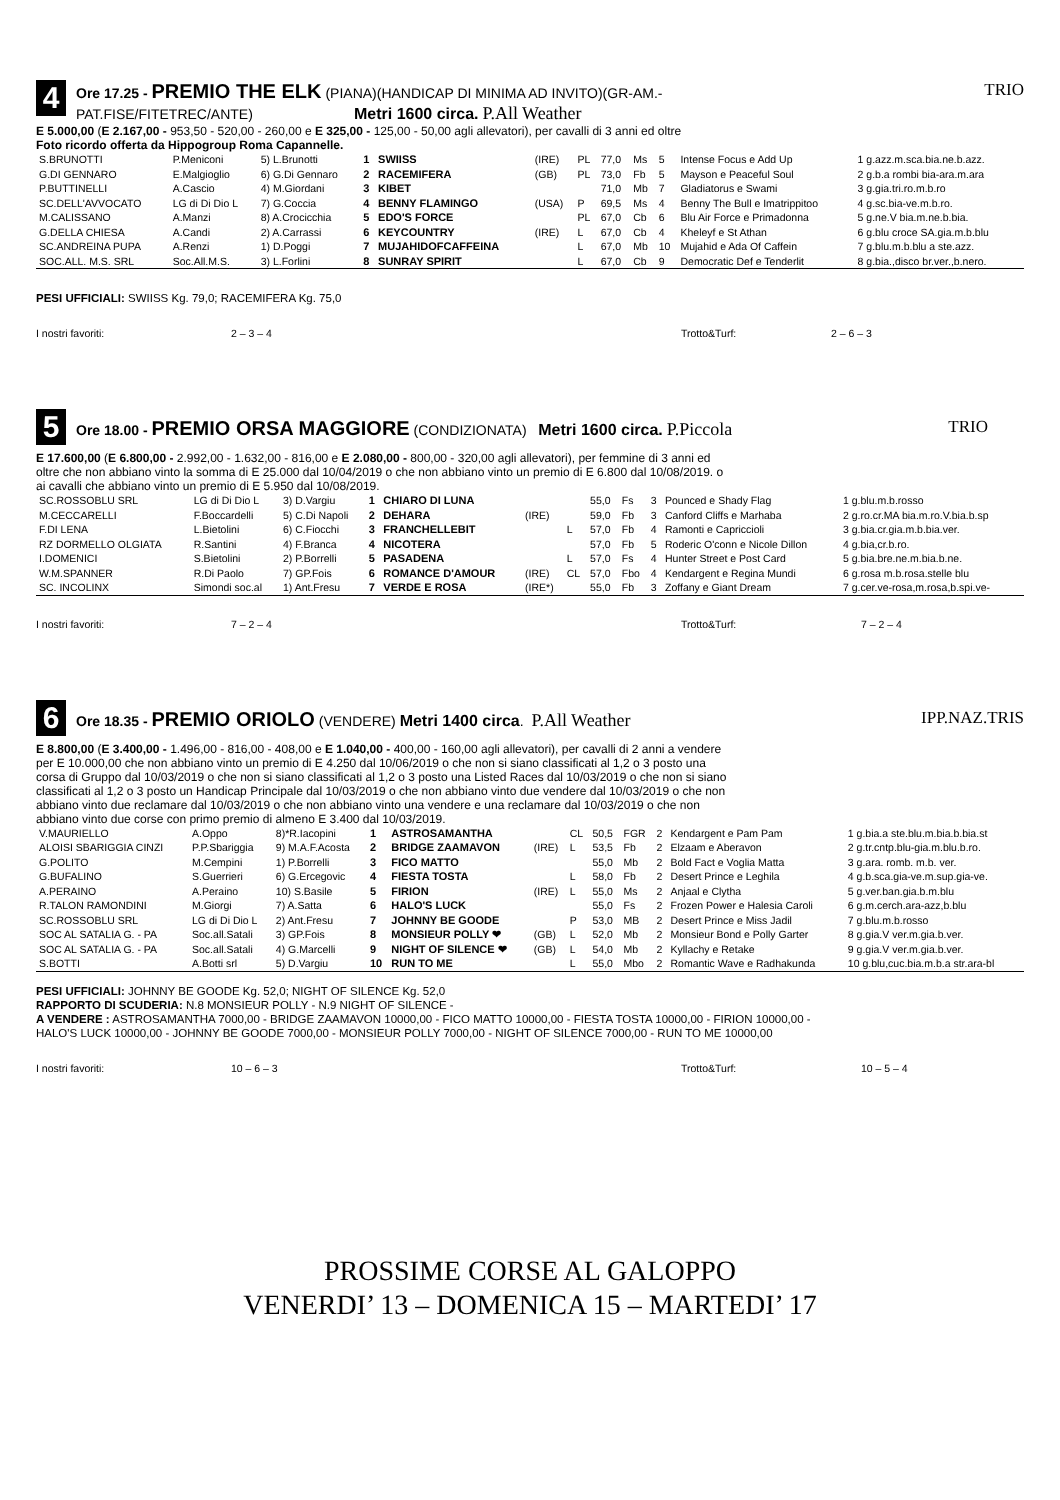4
Ore 17.25 - PREMIO THE ELK (PIANA)(HANDICAP DI MINIMA AD INVITO)(GR-AM.-
PAT.FISE/FITETREC/ANTE) Metri 1600 circa. P.All Weather
TRIO
E 5.000,00 (E 2.167,00 - 953,50 - 520,00 - 260,00 e E 325,00 - 125,00 - 50,00 agli allevatori), per cavalli di 3 anni ed oltre
Foto ricordo offerta da Hippogroup Roma Capannelle.
| S.BRUNOTTI | P.Meniconi | 5) L.Brunotti | 1 | SWIISS | (IRE) | PL | 77,0 | Ms | 5 | Intense Focus e Add Up | 1 g.azz.m.sca.bia.ne.b.azz. |
| G.DI GENNARO | E.Malgioglio | 6) G.Di Gennaro | 2 | RACEMIFERA | (GB) | PL | 73,0 | Fb | 5 | Mayson e Peaceful Soul | 2 g.b.a rombi bia-ara.m.ara |
| P.BUTTINELLI | A.Cascio | 4) M.Giordani | 3 | KIBET | | | 71,0 | Mb | 7 | Gladiatorus e Swami | 3 g.gia.tri.ro.m.b.ro |
| SC.DELL'AVVOCATO | LG di Di Dio L | 7) G.Coccia | 4 | BENNY FLAMINGO | (USA) | P | 69,5 | Ms | 4 | Benny The Bull e Imatrippitoo | 4 g.sc.bia-ve.m.b.ro. |
| M.CALISSANO | A.Manzi | 8) A.Crocicchia | 5 | EDO'S FORCE | | PL | 67,0 | Cb | 6 | Blu Air Force e Primadonna | 5 g.ne.V bia.m.ne.b.bia. |
| G.DELLA CHIESA | A.Candi | 2) A.Carrassi | 6 | KEYCOUNTRY | (IRE) | L | 67,0 | Cb | 4 | Kheleyf e St Athan | 6 g.blu croce SA.gia.m.b.blu |
| SC.ANDREINA PUPA | A.Renzi | 1) D.Poggi | 7 | MUJAHIDOFCAFFEINA | | L | 67,0 | Mb | 10 | Mujahid e Ada Of Caffein | 7 g.blu.m.b.blu a ste.azz. |
| SOC.ALL. M.S. SRL | Soc.All.M.S. | 3) L.Forlini | 8 | SUNRAY SPIRIT | | L | 67,0 | Cb | 9 | Democratic Def e Tenderlit | 8 g.bia.,disco br.ver.,b.nero. |
PESI UFFICIALI: SWIISS Kg. 79,0; RACEMIFERA Kg. 75,0
I nostri favoriti: 2 – 3 – 4 Trotto&Turf: 2 – 6 – 3
5
Ore 18.00 - PREMIO ORSA MAGGIORE (CONDIZIONATA) Metri 1600 circa. P.Piccola
TRIO
E 17.600,00 (E 6.800,00 - 2.992,00 - 1.632,00 - 816,00 e E 2.080,00 - 800,00 - 320,00 agli allevatori), per femmine di 3 anni ed
oltre che non abbiano vinto la somma di E 25.000 dal 10/04/2019 o che non abbiano vinto un premio di E 6.800 dal 10/08/2019. o
ai cavalli che abbiano vinto un premio di E 5.950 dal 10/08/2019.
| SC.ROSSOBLU SRL | LG di Di Dio L | 3) D.Vargiu | 1 | CHIARO DI LUNA | | | 55,0 | Fs | 3 | Pounced e Shady Flag | 1 g.blu.m.b.rosso |
| M.CECCARELLI | F.Boccardelli | 5) C.Di Napoli | 2 | DEHARA | (IRE) | | 59,0 | Fb | 3 | Canford Cliffs e Marhaba | 2 g.ro.cr.MA bia.m.ro.V.bia.b.sp |
| F.DI LENA | L.Bietolini | 6) C.Fiocchi | 3 | FRANCHELLEBIT | | L | 57,0 | Fb | 4 | Ramonti e Capriccioli | 3 g.bia.cr.gia.m.b.bia.ver. |
| RZ DORMELLO OLGIATA | R.Santini | 4) F.Branca | 4 | NICOTERA | | | 57,0 | Fb | 5 | Roderic O'conn e Nicole Dillon | 4 g.bia,cr.b.ro. |
| I.DOMENICI | S.Bietolini | 2) P.Borrelli | 5 | PASADENA | | L | 57,0 | Fs | 4 | Hunter Street e Post Card | 5 g.bia.bre.ne.m.bia.b.ne. |
| W.M.SPANNER | R.Di Paolo | 7) GP.Fois | 6 | ROMANCE D'AMOUR | (IRE) | CL | 57,0 | Fbo | 4 | Kendargent e Regina Mundi | 6 g.rosa m.b.rosa.stelle blu |
| SC. INCOLINX | Simondi soc.al | 1) Ant.Fresu | 7 | VERDE E ROSA | (IRE*) | | 55,0 | Fb | 3 | Zoffany e Giant Dream | 7 g.cer.ve-rosa,m.rosa,b.spi.ve- |
I nostri favoriti: 7 – 2 – 4 Trotto&Turf: 7 – 2 – 4
6
Ore 18.35 - PREMIO ORIOLO (VENDERE) Metri 1400 circa. P.All Weather
IPP.NAZ.TRIS
E 8.800,00 (E 3.400,00 - 1.496,00 - 816,00 - 408,00 e E 1.040,00 - 400,00 - 160,00 agli allevatori), per cavalli di 2 anni a vendere
per E 10.000,00 che non abbiano vinto un premio di E 4.250 dal 10/06/2019 o che non si siano classificati al 1,2 o 3 posto una
corsa di Gruppo dal 10/03/2019 o che non si siano classificati al 1,2 o 3 posto una Listed Races dal 10/03/2019 o che non si siano
classificati al 1,2 o 3 posto un Handicap Principale dal 10/03/2019 o che non abbiano vinto due vendere dal 10/03/2019 o che non
abbiano vinto due reclamare dal 10/03/2019 o che non abbiano vinto una vendere e una reclamare dal 10/03/2019 o che non
abbiano vinto due corse con primo premio di almeno E 3.400 dal 10/03/2019.
| V.MAURIELLO | A.Oppo | 8)*R.Iacopini | 1 | ASTROSAMANTHA | | CL | 50,5 | FGR | 2 | Kendargent e Pam Pam | 1 g.bia.a ste.blu.m.bia.b.bia.st |
| ALOISI SBARIGGIA CINZI | P.P.Sbariggia | 9) M.A.F.Acosta | 2 | BRIDGE ZAAMAVON | (IRE) | L | 53,5 | Fb | 2 | Elzaam e Aberavon | 2 g.tr.cntp.blu-gia.m.blu.b.ro. |
| G.POLITO | M.Cempini | 1) P.Borrelli | 3 | FICO MATTO | | | 55,0 | Mb | 2 | Bold Fact e Voglia Matta | 3 g.ara. romb. m.b. ver. |
| G.BUFALINO | S.Guerrieri | 6) G.Ercegovic | 4 | FIESTA TOSTA | | L | 58,0 | Fb | 2 | Desert Prince e Leghila | 4 g.b.sca.gia-ve.m.sup.gia-ve. |
| A.PERAINO | A.Peraino | 10) S.Basile | 5 | FIRION | (IRE) | L | 55,0 | Ms | 2 | Anjaal e Clytha | 5 g.ver.ban.gia.b.m.blu |
| R.TALON RAMONDINI | M.Giorgi | 7) A.Satta | 6 | HALO'S LUCK | | | 55,0 | Fs | 2 | Frozen Power e Halesia Caroli | 6 g.m.cerch.ara-azz,b.blu |
| SC.ROSSOBLU SRL | LG di Di Dio L | 2) Ant.Fresu | 7 | JOHNNY BE GOODE | | P | 53,0 | MB | 2 | Desert Prince e Miss Jadil | 7 g.blu.m.b.rosso |
| SOC AL SATALIA G. - PA | Soc.all.Satali | 3) GP.Fois | 8 | MONSIEUR POLLY ❤ | (GB) | L | 52,0 | Mb | 2 | Monsieur Bond e Polly Garter | 8 g.gia.V ver.m.gia.b.ver. |
| SOC AL SATALIA G. - PA | Soc.all.Satali | 4) G.Marcelli | 9 | NIGHT OF SILENCE ❤ | (GB) | L | 54,0 | Mb | 2 | Kyllachy e Retake | 9 g.gia.V ver.m.gia.b.ver. |
| S.BOTTI | A.Botti srl | 5) D.Vargiu | 10 | RUN TO ME | | L | 55,0 | Mbo | 2 | Romantic Wave e Radhakunda | 10 g.blu,cuc.bia.m.b.a str.ara-bl |
PESI UFFICIALI: JOHNNY BE GOODE Kg. 52,0; NIGHT OF SILENCE Kg. 52,0
RAPPORTO DI SCUDERIA: N.8 MONSIEUR POLLY - N.9 NIGHT OF SILENCE -
A VENDERE : ASTROSAMANTHA 7000,00 - BRIDGE ZAAMAVON 10000,00 - FICO MATTO 10000,00 - FIESTA TOSTA 10000,00 - FIRION 10000,00 -
HALO'S LUCK 10000,00 - JOHNNY BE GOODE 7000,00 - MONSIEUR POLLY 7000,00 - NIGHT OF SILENCE 7000,00 - RUN TO ME 10000,00
I nostri favoriti: 10 – 6 – 3 Trotto&Turf: 10 – 5 – 4
PROSSIME CORSE AL GALOPPO
VENERDI’ 13 – DOMENICA 15 – MARTEDI’ 17